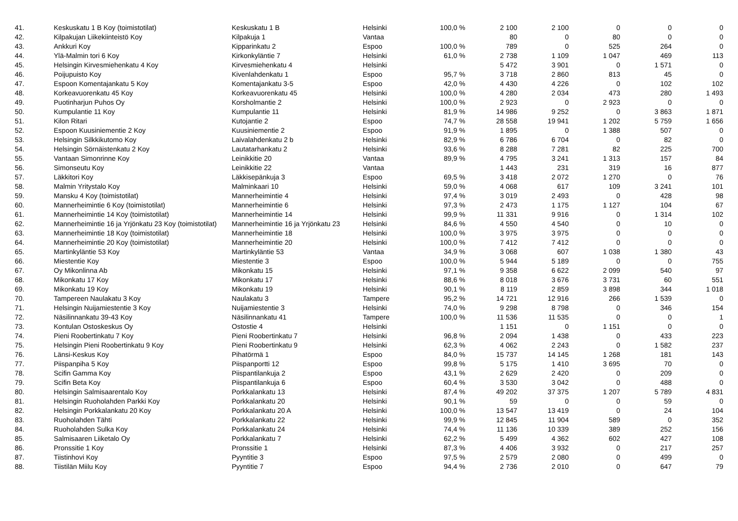| 41. | Keskuskatu 1 B Koy (toimistotilat) | Keskuskatu 1 B | Helsinki | 100,0 % | 2 100 | 2 100 | 0 | 0 | 0 |
| 42. | Kilpakujan Liikekiinteistö Koy | Kilpakuja 1 | Vantaa | | 80 | 0 | 80 | 0 | 0 |
| 43. | Ankkuri Koy | Kipparinkatu 2 | Espoo | 100,0 % | 789 | 0 | 525 | 264 | 0 |
| 44. | Ylä-Malmin tori 6 Koy | Kirkonkyläntie 7 | Helsinki | 61,0 % | 2 738 | 1 109 | 1 047 | 469 | 113 |
| 45. | Helsingin Kirvesmiehenkatu 4 Koy | Kirvesmiehenkatu 4 | Helsinki | | 5 472 | 3 901 | 0 | 1 571 | 0 |
| 46. | Poijupuisto Koy | Kivenlahdenkatu 1 | Espoo | 95,7 % | 3 718 | 2 860 | 813 | 45 | 0 |
| 47. | Espoon Komentajankatu 5 Koy | Komentajankatu 3-5 | Espoo | 42,0 % | 4 430 | 4 226 | 0 | 102 | 102 |
| 48. | Korkeavuorenkatu 45 Koy | Korkeavuorenkatu 45 | Helsinki | 100,0 % | 4 280 | 2 034 | 473 | 280 | 1 493 |
| 49. | Puotinharjun Puhos Oy | Korsholmantie 2 | Helsinki | 100,0 % | 2 923 | 0 | 2 923 | 0 | 0 |
| 50. | Kumpulantie 11 Koy | Kumpulantie 11 | Helsinki | 81,9 % | 14 986 | 9 252 | 0 | 3 863 | 1 871 |
| 51. | Kilon Ritari | Kutojantie 2 | Espoo | 74,7 % | 28 558 | 19 941 | 1 202 | 5 759 | 1 656 |
| 52. | Espoon Kuusiniementie 2 Koy | Kuusiniementie 2 | Espoo | 91,9 % | 1 895 | 0 | 1 388 | 507 | 0 |
| 53. | Helsingin Silkkikutomo Koy | Laivalahdenkatu 2 b | Helsinki | 82,9 % | 6 786 | 6 704 | 0 | 82 | 0 |
| 54. | Helsingin Sörnäistenkatu 2 Koy | Lautatarhankatu 2 | Helsinki | 93,6 % | 8 288 | 7 281 | 82 | 225 | 700 |
| 55. | Vantaan Simonrinne Koy | Leinikkitie 20 | Vantaa | 89,9 % | 4 795 | 3 241 | 1 313 | 157 | 84 |
| 56. | Simonseutu Koy | Leinikkitie 22 | Vantaa | | 1 443 | 231 | 319 | 16 | 877 |
| 57. | Läkkitori Koy | Läkkisepänkuja 3 | Espoo | 69,5 % | 3 418 | 2 072 | 1 270 | 0 | 76 |
| 58. | Malmin Yritystalo Koy | Malminkaari 10 | Helsinki | 59,0 % | 4 068 | 617 | 109 | 3 241 | 101 |
| 59. | Mansku 4 Koy (toimistotilat) | Mannerheimintie 4 | Helsinki | 97,4 % | 3 019 | 2 493 | 0 | 428 | 98 |
| 60. | Mannerheimintie 6 Koy (toimistotilat) | Mannerheimintie 6 | Helsinki | 97,3 % | 2 473 | 1 175 | 1 127 | 104 | 67 |
| 61. | Mannerheimintie 14 Koy (toimistotilat) | Mannerheimintie 14 | Helsinki | 99,9 % | 11 331 | 9 916 | 0 | 1 314 | 102 |
| 62. | Mannerheimintie 16 ja Yrjönkatu 23 Koy (toimistotilat) | Mannerheimintie 16 ja Yrjönkatu 23 | Helsinki | 84,6 % | 4 550 | 4 540 | 0 | 10 | 0 |
| 63. | Mannerheimintie 18 Koy (toimistotilat) | Mannerheimintie 18 | Helsinki | 100,0 % | 3 975 | 3 975 | 0 | 0 | 0 |
| 64. | Mannerheimintie 20 Koy (toimistotilat) | Mannerheimintie 20 | Helsinki | 100,0 % | 7 412 | 7 412 | 0 | 0 | 0 |
| 65. | Martinkyläntie 53 Koy | Martinkyläntie 53 | Vantaa | 34,9 % | 3 068 | 607 | 1 038 | 1 380 | 43 |
| 66. | Miestentie Koy | Miestentie 3 | Espoo | 100,0 % | 5 944 | 5 189 | 0 | 0 | 755 |
| 67. | Oy Mikonlinna Ab | Mikonkatu 15 | Helsinki | 97,1 % | 9 358 | 6 622 | 2 099 | 540 | 97 |
| 68. | Mikonkatu 17 Koy | Mikonkatu 17 | Helsinki | 88,6 % | 8 018 | 3 676 | 3 731 | 60 | 551 |
| 69. | Mikonkatu 19 Koy | Mikonkatu 19 | Helsinki | 90,1 % | 8 119 | 2 859 | 3 898 | 344 | 1 018 |
| 70. | Tampereen Naulakatu 3 Koy | Naulakatu 3 | Tampere | 95,2 % | 14 721 | 12 916 | 266 | 1 539 | 0 |
| 71. | Helsingin Nuijamiestentie 3 Koy | Nuijamiestentie 3 | Helsinki | 74,0 % | 9 298 | 8 798 | 0 | 346 | 154 |
| 72. | Näsilinnankatu 39-43 Koy | Näsilinnankatu 41 | Tampere | 100,0 % | 11 536 | 11 535 | 0 | 0 | 1 |
| 73. | Kontulan Ostoskeskus Oy | Ostostie 4 | Helsinki | | 1 151 | 0 | 1 151 | 0 | 0 |
| 74. | Pieni Roobertinkatu 7 Koy | Pieni Roobertinkatu 7 | Helsinki | 96,8 % | 2 094 | 1 438 | 0 | 433 | 223 |
| 75. | Helsingin Pieni Roobertinkatu 9 Koy | Pieni Roobertinkatu 9 | Helsinki | 62,3 % | 4 062 | 2 243 | 0 | 1 582 | 237 |
| 76. | Länsi-Keskus Koy | Pihatörmä 1 | Espoo | 84,0 % | 15 737 | 14 145 | 1 268 | 181 | 143 |
| 77. | Piispanpiha 5 Koy | Piispanportti 12 | Espoo | 99,8 % | 5 175 | 1 410 | 3 695 | 70 | 0 |
| 78. | Scifin Gamma Koy | Piispantilankuja 2 | Espoo | 43,1 % | 2 629 | 2 420 | 0 | 209 | 0 |
| 79. | Scifin Beta Koy | Piispantilankuja 6 | Espoo | 60,4 % | 3 530 | 3 042 | 0 | 488 | 0 |
| 80. | Helsingin Salmisaarentalo Koy | Porkkalankatu 13 | Helsinki | 87,4 % | 49 202 | 37 375 | 1 207 | 5 789 | 4 831 |
| 81. | Helsingin Ruoholahden Parkki Koy | Porkkalankatu 20 | Helsinki | 90,1 % | 59 | 0 | 0 | 59 | 0 |
| 82. | Helsingin Porkkalankatu 20 Koy | Porkkalankatu 20 A | Helsinki | 100,0 % | 13 547 | 13 419 | 0 | 24 | 104 |
| 83. | Ruoholahden Tähti | Porkkalankatu 22 | Helsinki | 99,9 % | 12 845 | 11 904 | 589 | 0 | 352 |
| 84. | Ruoholahden Sulka Koy | Porkkalankatu 24 | Helsinki | 74,4 % | 11 136 | 10 339 | 389 | 252 | 156 |
| 85. | Salmisaaren Liiketalo Oy | Porkkalankatu 7 | Helsinki | 62,2 % | 5 499 | 4 362 | 602 | 427 | 108 |
| 86. | Pronssitie 1 Koy | Pronssitie 1 | Helsinki | 87,3 % | 4 406 | 3 932 | 0 | 217 | 257 |
| 87. | Tiistinhovi Koy | Pyyntitie 3 | Espoo | 97,5 % | 2 579 | 2 080 | 0 | 499 | 0 |
| 88. | Tiistilän Miilu Koy | Pyyntitie 7 | Espoo | 94,4 % | 2 736 | 2 010 | 0 | 647 | 79 |